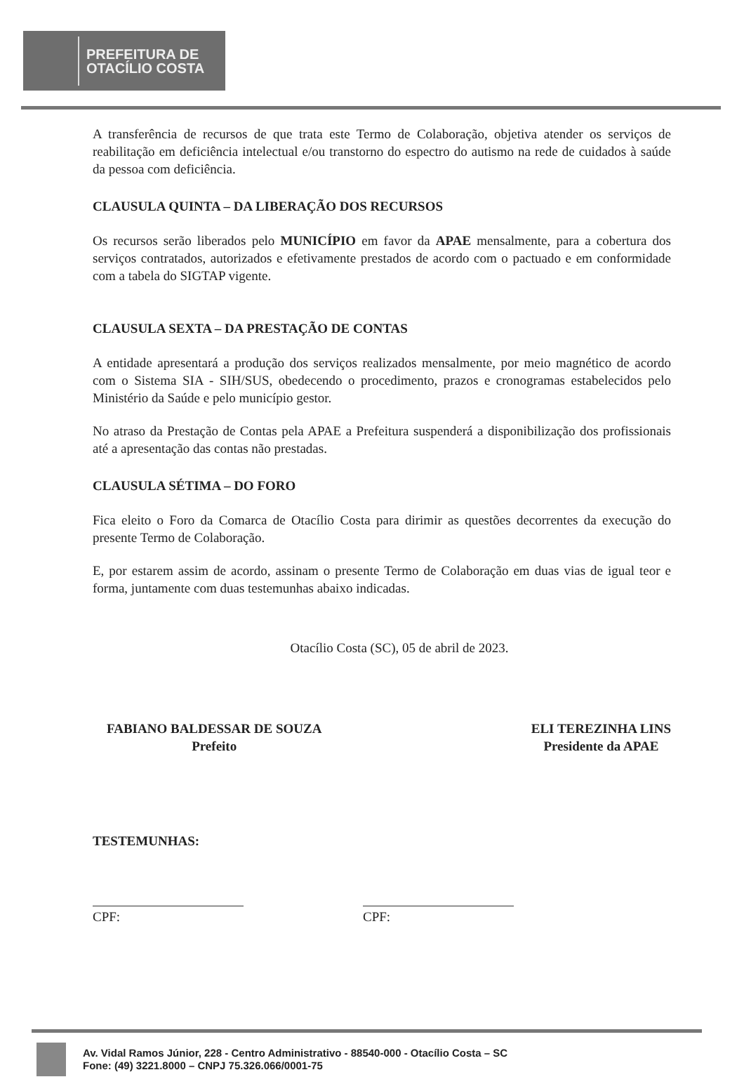PREFEITURA DE
OTACÍLIO COSTA
A transferência de recursos de que trata este Termo de Colaboração, objetiva atender os serviços de reabilitação em deficiência intelectual e/ou transtorno do espectro do autismo na rede de cuidados à saúde da pessoa com deficiência.
CLAUSULA QUINTA – DA LIBERAÇÃO DOS RECURSOS
Os recursos serão liberados pelo MUNICÍPIO em favor da APAE mensalmente, para a cobertura dos serviços contratados, autorizados e efetivamente prestados de acordo com o pactuado e em conformidade com a tabela do SIGTAP vigente.
CLAUSULA SEXTA – DA PRESTAÇÃO DE CONTAS
A entidade apresentará a produção dos serviços realizados mensalmente, por meio magnético de acordo com o Sistema SIA - SIH/SUS, obedecendo o procedimento, prazos e cronogramas estabelecidos pelo Ministério da Saúde e pelo município gestor.
No atraso da Prestação de Contas pela APAE a Prefeitura suspenderá a disponibilização dos profissionais até a apresentação das contas não prestadas.
CLAUSULA SÉTIMA – DO FORO
Fica eleito o Foro da Comarca de Otacílio Costa para dirimir as questões decorrentes da execução do presente Termo de Colaboração.
E, por estarem assim de acordo, assinam o presente Termo de Colaboração em duas vias de igual teor e forma, juntamente com duas testemunhas abaixo indicadas.
Otacílio Costa (SC), 05 de abril de 2023.
FABIANO BALDESSAR DE SOUZA
Prefeito
ELI TEREZINHA LINS
Presidente da APAE
TESTEMUNHAS:
CPF: CPF:
Av. Vidal Ramos Júnior, 228 - Centro Administrativo - 88540-000 - Otacílio Costa – SC
Fone: (49) 3221.8000 – CNPJ 75.326.066/0001-75